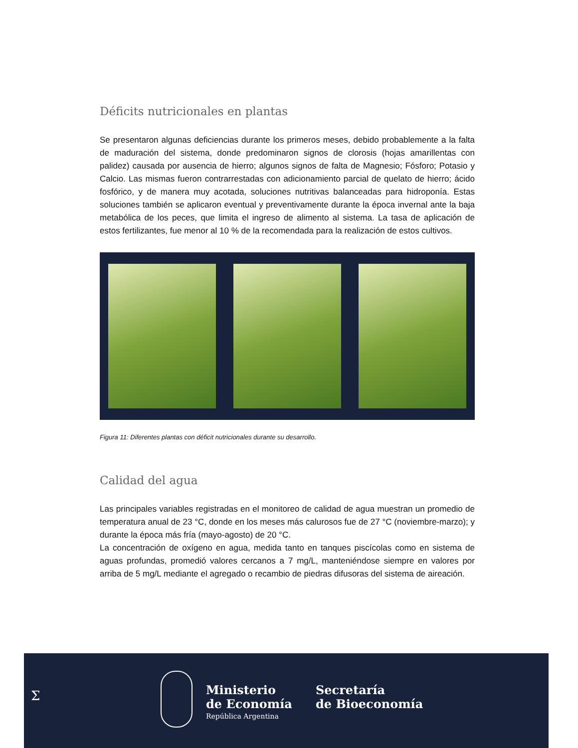Déficits nutricionales en plantas
Se presentaron algunas deficiencias durante los primeros meses, debido probablemente a la falta de maduración del sistema, donde predominaron signos de clorosis (hojas amarillentas con palidez) causada por ausencia de hierro; algunos signos de falta de Magnesio; Fósforo; Potasio y Calcio. Las mismas fueron contrarrestadas con adicionamiento parcial de quelato de hierro; ácido fosfórico, y de manera muy acotada, soluciones nutritivas balanceadas para hidroponía. Estas soluciones también se aplicaron eventual y preventivamente durante la época invernal ante la baja metabólica de los peces, que limita el ingreso de alimento al sistema. La tasa de aplicación de estos fertilizantes, fue menor al 10 % de la recomendada para la realización de estos cultivos.
Figura 11: Diferentes plantas con déficit nutricionales durante su desarrollo.
Calidad del agua
Las principales variables registradas en el monitoreo de calidad de agua muestran un promedio de temperatura anual de 23 °C, donde en los meses más calurosos fue de 27 °C (noviembre-marzo); y durante la época más fría (mayo-agosto) de 20 °C.
La concentración de oxígeno en agua, medida tanto en tanques piscícolas como en sistema de aguas profundas, promedió valores cercanos a 7 mg/L, manteniéndose siempre en valores por arriba de 5 mg/L mediante el agregado o recambio de piedras difusoras del sistema de aireación.
Σ
Ministerio
de Economía
República Argentina
Secretaría
de Bioeconomía